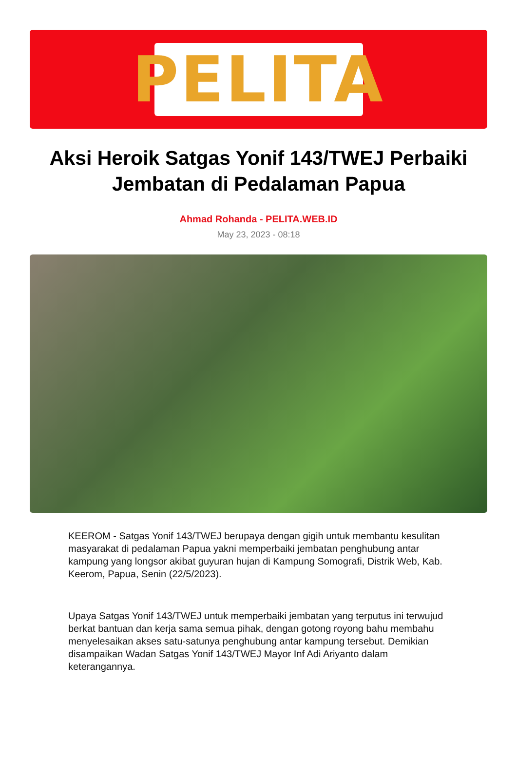PELITA
Aksi Heroik Satgas Yonif 143/TWEJ Perbaiki Jembatan di Pedalaman Papua
Ahmad Rohanda - PELITA.WEB.ID
May 23, 2023 - 08:18
KEEROM - Satgas Yonif 143/TWEJ berupaya dengan gigih untuk membantu kesulitan masyarakat di pedalaman Papua yakni memperbaiki jembatan penghubung antar kampung yang longsor akibat guyuran hujan di Kampung Somografi, Distrik Web, Kab. Keerom, Papua, Senin (22/5/2023).
Upaya Satgas Yonif 143/TWEJ untuk memperbaiki jembatan yang terputus ini terwujud berkat bantuan dan kerja sama semua pihak, dengan gotong royong bahu membahu menyelesaikan akses satu-satunya penghubung antar kampung tersebut. Demikian disampaikan Wadan Satgas Yonif 143/TWEJ Mayor Inf Adi Ariyanto dalam keterangannya.